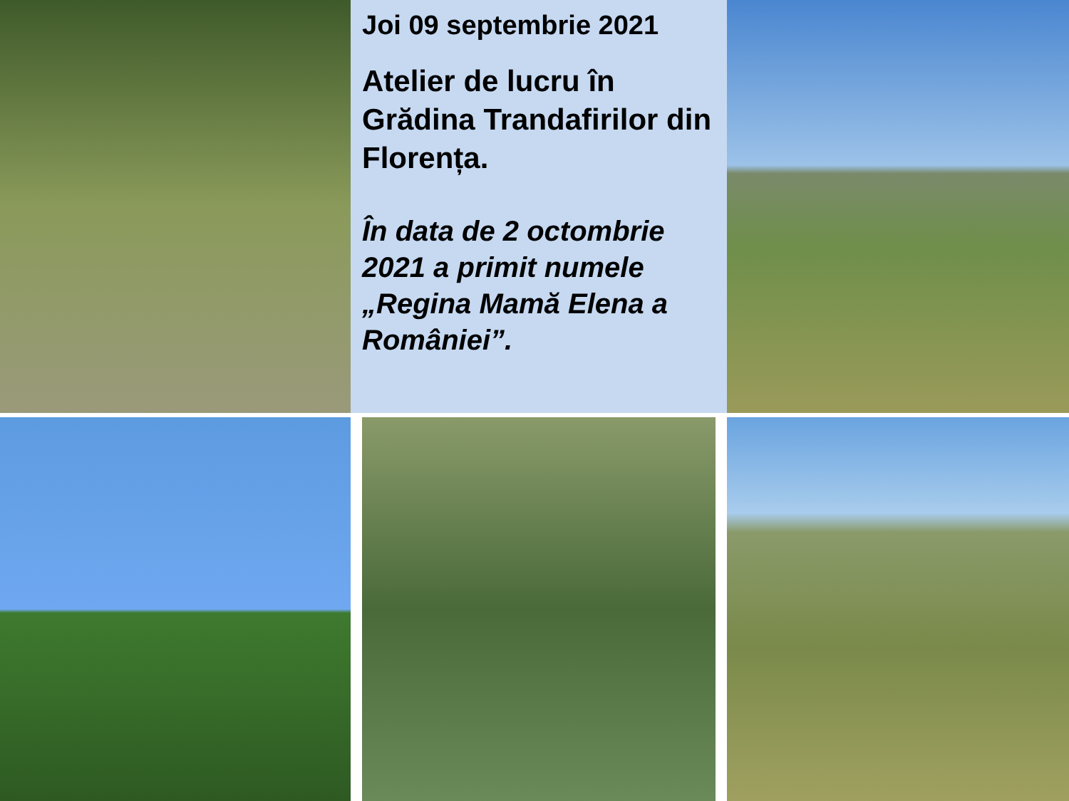Joi 09 septembrie 2021
Atelier de lucru în Grădina Trandafirilor din Florența.
În data de 2 octombrie 2021 a primit numele „Regina Mamă Elena a României”.